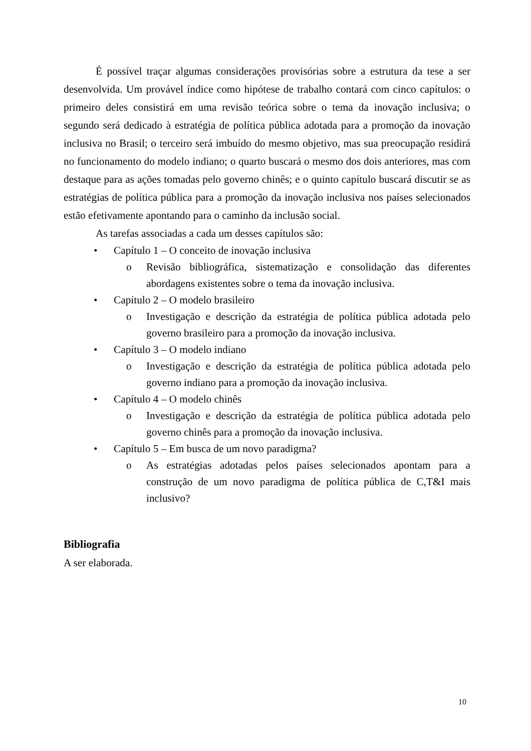É possível traçar algumas considerações provisórias sobre a estrutura da tese a ser desenvolvida. Um provável índice como hipótese de trabalho contará com cinco capítulos: o primeiro deles consistirá em uma revisão teórica sobre o tema da inovação inclusiva; o segundo será dedicado à estratégia de política pública adotada para a promoção da inovação inclusiva no Brasil; o terceiro será imbuído do mesmo objetivo, mas sua preocupação residirá no funcionamento do modelo indiano; o quarto buscará o mesmo dos dois anteriores, mas com destaque para as ações tomadas pelo governo chinês; e o quinto capítulo buscará discutir se as estratégias de política pública para a promoção da inovação inclusiva nos países selecionados estão efetivamente apontando para o caminho da inclusão social.
As tarefas associadas a cada um desses capítulos são:
• Capítulo 1 – O conceito de inovação inclusiva
o Revisão bibliográfica, sistematização e consolidação das diferentes abordagens existentes sobre o tema da inovação inclusiva.
• Capítulo 2 – O modelo brasileiro
o Investigação e descrição da estratégia de política pública adotada pelo governo brasileiro para a promoção da inovação inclusiva.
• Capítulo 3 – O modelo indiano
o Investigação e descrição da estratégia de política pública adotada pelo governo indiano para a promoção da inovação inclusiva.
• Capítulo 4 – O modelo chinês
o Investigação e descrição da estratégia de política pública adotada pelo governo chinês para a promoção da inovação inclusiva.
• Capítulo 5 – Em busca de um novo paradigma?
o As estratégias adotadas pelos países selecionados apontam para a construção de um novo paradigma de política pública de C,T&I mais inclusivo?
Bibliografia
A ser elaborada.
10